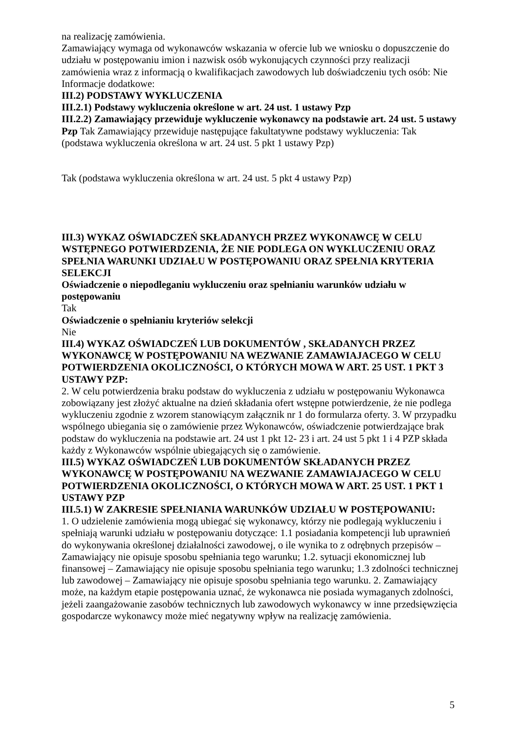na realizację zamówienia.
Zamawiający wymaga od wykonawców wskazania w ofercie lub we wniosku o dopuszczenie do udziału w postępowaniu imion i nazwisk osób wykonujących czynności przy realizacji zamówienia wraz z informacją o kwalifikacjach zawodowych lub doświadczeniu tych osób: Nie
Informacje dodatkowe:
III.2) PODSTAWY WYKLUCZENIA
III.2.1) Podstawy wykluczenia określone w art. 24 ust. 1 ustawy Pzp
III.2.2) Zamawiający przewiduje wykluczenie wykonawcy na podstawie art. 24 ust. 5 ustawy Pzp Tak Zamawiający przewiduje następujące fakultatywne podstawy wykluczenia: Tak (podstawa wykluczenia określona w art. 24 ust. 5 pkt 1 ustawy Pzp)
Tak (podstawa wykluczenia określona w art. 24 ust. 5 pkt 4 ustawy Pzp)
III.3) WYKAZ OŚWIADCZEŃ SKŁADANYCH PRZEZ WYKONAWCĘ W CELU WSTĘPNEGO POTWIERDZENIA, ŻE NIE PODLEGA ON WYKLUCZENIU ORAZ SPEŁNIA WARUNKI UDZIAŁU W POSTĘPOWANIU ORAZ SPEŁNIA KRYTERIA SELEKCJI
Oświadczenie o niepodleganiu wykluczeniu oraz spełnianiu warunków udziału w postępowaniu
Tak
Oświadczenie o spełnianiu kryteriów selekcji
Nie
III.4) WYKAZ OŚWIADCZEŃ LUB DOKUMENTÓW , SKŁADANYCH PRZEZ WYKONAWCĘ W POSTĘPOWANIU NA WEZWANIE ZAMAWIAJACEGO W CELU POTWIERDZENIA OKOLICZNOŚCI, O KTÓRYCH MOWA W ART. 25 UST. 1 PKT 3 USTAWY PZP:
2. W celu potwierdzenia braku podstaw do wykluczenia z udziału w postępowaniu Wykonawca zobowiązany jest złożyć aktualne na dzień składania ofert wstępne potwierdzenie, że nie podlega wykluczeniu zgodnie z wzorem stanowiącym załącznik nr 1 do formularza oferty. 3. W przypadku wspólnego ubiegania się o zamówienie przez Wykonawców, oświadczenie potwierdzające brak podstaw do wykluczenia na podstawie art. 24 ust 1 pkt 12- 23 i art. 24 ust 5 pkt 1 i 4 PZP składa każdy z Wykonawców wspólnie ubiegających się o zamówienie.
III.5) WYKAZ OŚWIADCZEŃ LUB DOKUMENTÓW SKŁADANYCH PRZEZ WYKONAWCĘ W POSTĘPOWANIU NA WEZWANIE ZAMAWIAJACEGO W CELU POTWIERDZENIA OKOLICZNOŚCI, O KTÓRYCH MOWA W ART. 25 UST. 1 PKT 1 USTAWY PZP
III.5.1) W ZAKRESIE SPEŁNIANIA WARUNKÓW UDZIAŁU W POSTĘPOWANIU:
1. O udzielenie zamówienia mogą ubiegać się wykonawcy, którzy nie podlegają wykluczeniu i spełniają warunki udziału w postępowaniu dotyczące: 1.1 posiadania kompetencji lub uprawnień do wykonywania określonej działalności zawodowej, o ile wynika to z odrębnych przepisów – Zamawiający nie opisuje sposobu spełniania tego warunku; 1.2. sytuacji ekonomicznej lub finansowej – Zamawiający nie opisuje sposobu spełniania tego warunku; 1.3 zdolności technicznej lub zawodowej – Zamawiający nie opisuje sposobu spełniania tego warunku. 2. Zamawiający może, na każdym etapie postępowania uznać, że wykonawca nie posiada wymaganych zdolności, jeżeli zaangażowanie zasobów technicznych lub zawodowych wykonawcy w inne przedsięwzięcia gospodarcze wykonawcy może mieć negatywny wpływ na realizację zamówienia.
5